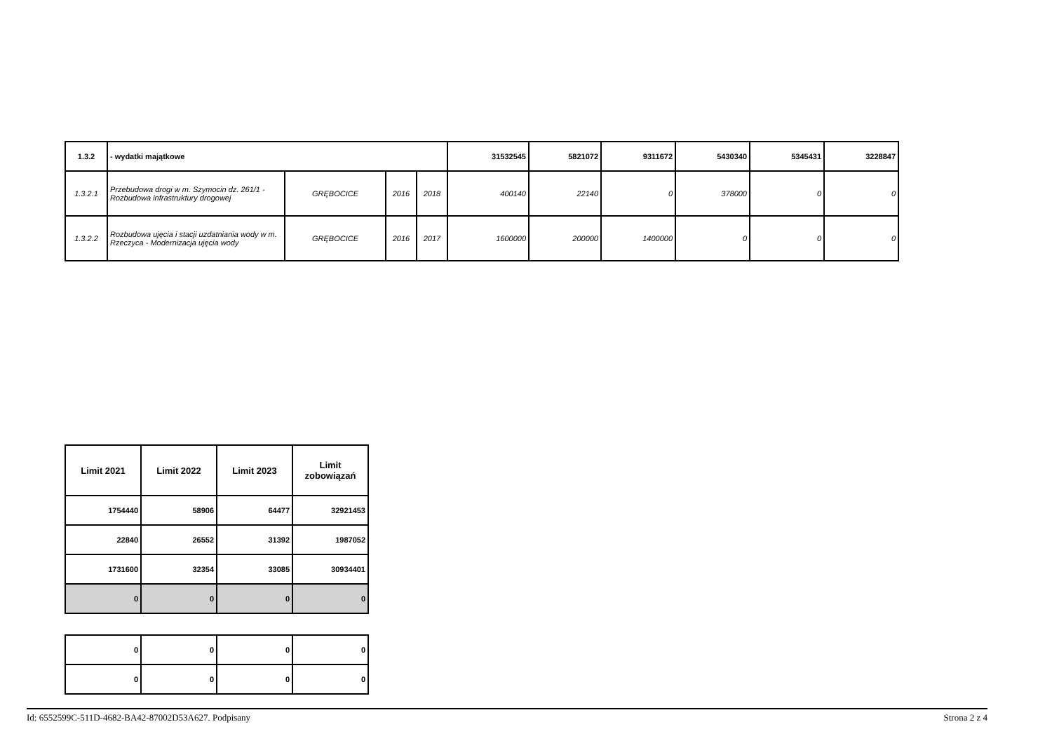| 1.3.2 | - wydatki majątkowe | | | | 31532545 | 5821072 | 9311672 | 5430340 | 5345431 | 3228847 |
| 1.3.2.1 | Przebudowa drogi w m. Szymocin dz. 261/1 - Rozbudowa infrastruktury drogowej | GRĘBOCICE | 2016 | 2018 | 400140 | 22140 | 0 | 378000 | 0 | 0 |
| 1.3.2.2 | Rozbudowa ujęcia i stacji uzdatniania wody w m. Rzeczyca - Modernizacja ujęcia wody | GRĘBOCICE | 2016 | 2017 | 1600000 | 200000 | 1400000 | 0 | 0 | 0 |
| Limit 2021 | Limit 2022 | Limit 2023 | Limit zobowiązań |
| --- | --- | --- | --- |
| 1754440 | 58906 | 64477 | 32921453 |
| 22840 | 26552 | 31392 | 1987052 |
| 1731600 | 32354 | 33085 | 30934401 |
| 0 | 0 | 0 | 0 |
| 0 | 0 | 0 | 0 |
| 0 | 0 | 0 | 0 |
Id: 6552599C-511D-4682-BA42-87002D53A627. Podpisany Strona 2 z 4